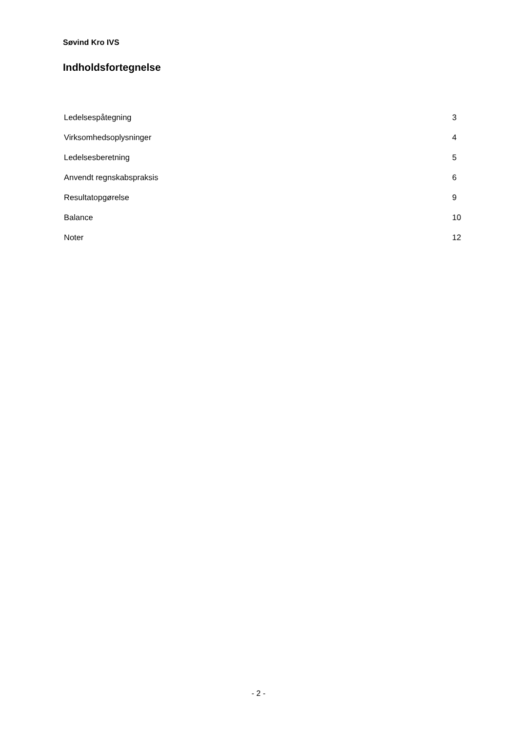Søvind Kro IVS
Indholdsfortegnelse
| Ledelsespåtegning | 3 |
| Virksomhedsoplysninger | 4 |
| Ledelsesberetning | 5 |
| Anvendt regnskabspraksis | 6 |
| Resultatopgørelse | 9 |
| Balance | 10 |
| Noter | 12 |
- 2 -